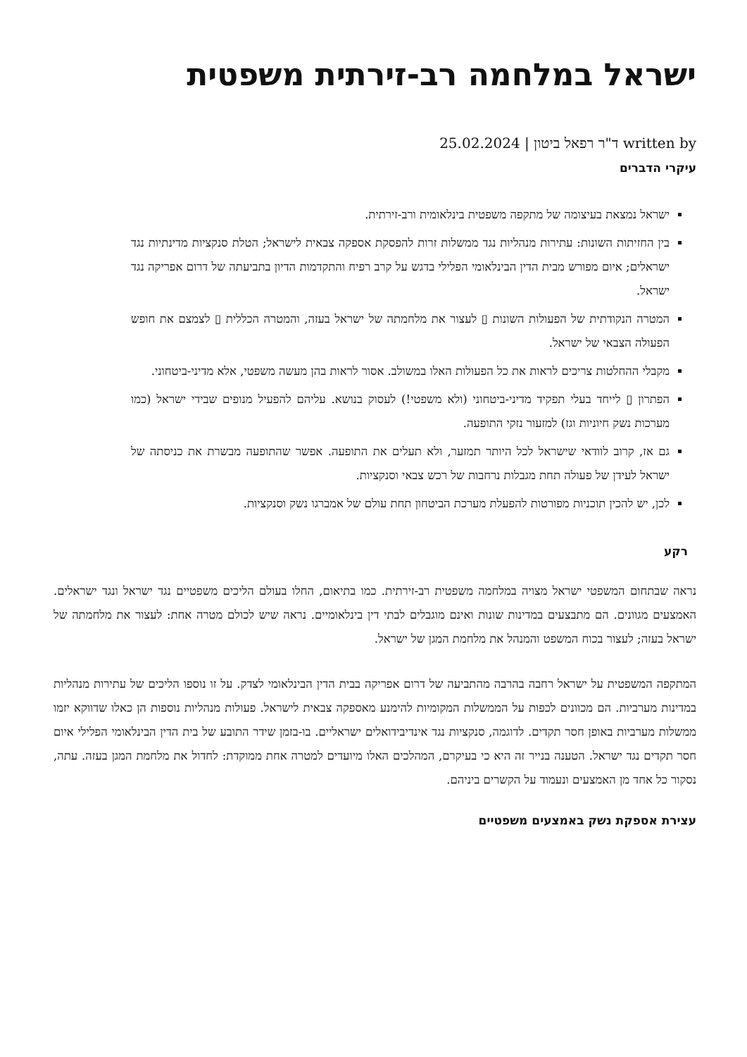ישראל במלחמה רב-זירתית משפטית
written by ד"ר רפאל ביטון | 25.02.2024
עיקרי הדברים
ישראל נמצאת בעיצומה של מתקפה משפטית בינלאומית ורב-זירתית.
בין החזיתות השונות: עתירות מנהליות נגד ממשלות זרות להפסקת אספקה צבאית לישראל; הטלת סנקציות מדינתיות נגד ישראלים; איום מפורש מבית הדין הבינלאומי הפלילי בדגש על קרב רפיח והתקדמות הדיון בתביעתה של דרום אפריקה נגד ישראל.
המטרה הנקודתית של הפעולות השונות ▯ לעצור את מלחמתה של ישראל בעזה, והמטרה הכללית ▯ לצמצם את חופש הפעולה הצבאי של ישראל.
מקבלי ההחלטות צריכים לראות את כל הפעולות האלו במשולב. אסור לראות בהן מעשה משפטי, אלא מדיני-ביטחוני.
הפתרון ▯ לייחד בעלי תפקיד מדיני-ביטחוני (ולא משפטי!) לעסוק בנושא. עליהם להפעיל מנופים שבידי ישראל (כמו מערכות נשק חיוניות וגז) למזעור נזקי התופעה.
גם אז, קרוב לוודאי שישראל לכל היותר תמזער, ולא תעלים את התופעה. אפשר שהתופעה מבשרת את כניסתה של ישראל לעידן של פעולה תחת מגבלות נרחבות של רכש צבאי וסנקציות.
לכן, יש להכין תוכניות מפורטות להפעלת מערכת הביטחון תחת עולם של אמברגו נשק וסנקציות.
רקע
נראה שבתחום המשפטי ישראל מצויה במלחמה משפטית רב-זירתית. כמו בתיאום, החלו בעולם הליכים משפטיים נגד ישראל ונגד ישראלים. האמצעים מגוונים. הם מתבצעים במדינות שונות ואינם מוגבלים לבתי דין בינלאומיים. נראה שיש לכולם מטרה אחת: לעצור את מלחמתה של ישראל בעזה; לעצור בכוח המשפט והמנהל את מלחמת המגן של ישראל.
המתקפה המשפטית על ישראל רחבה בהרבה מהתביעה של דרום אפריקה בבית הדין הבינלאומי לצדק. על זו נוספו הליכים של עתירות מנהליות במדינות מערביות. הם מכוונים לכפות על הממשלות המקומיות להימנע מאספקה צבאית לישראל. פעולות מנהליות נוספות הן כאלו שדווקא יזמו ממשלות מערביות באופן חסר תקדים. לדוגמה, סנקציות נגד אינדיבידואלים ישראליים. בו-בזמן שידר התובע של בית הדין הבינלאומי הפלילי איום חסר תקדים נגד ישראל. הטענה בנייר זה היא כי בעיקרם, המהלכים האלו מיועדים למטרה אחת ממוקדת: לחדול את מלחמת המגן בעזה. עתה, נסקור כל אחד מן האמצעים ונעמוד על הקשרים ביניהם.
עצירת אספקת נשק באמצעים משפטיים